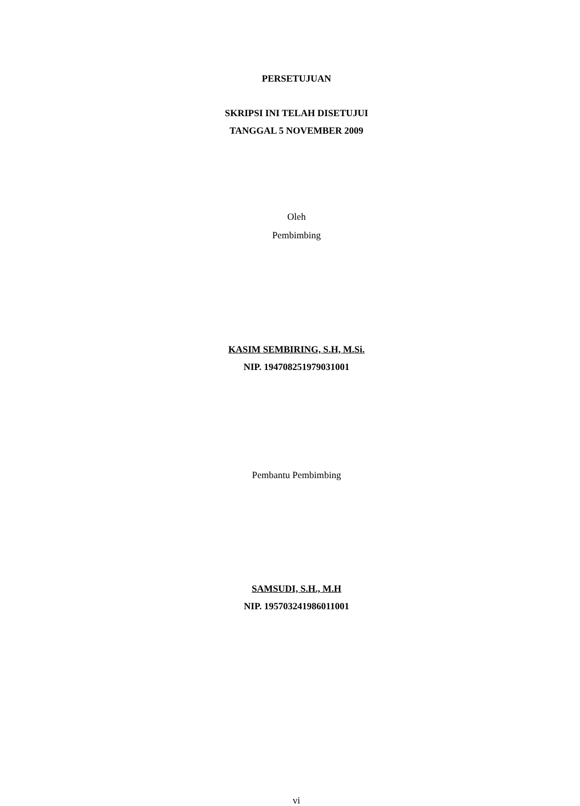PERSETUJUAN
SKRIPSI INI TELAH DISETUJUI
TANGGAL 5 NOVEMBER 2009
Oleh
Pembimbing
KASIM SEMBIRING, S.H, M.Si.
NIP. 194708251979031001
Pembantu Pembimbing
SAMSUDI, S.H., M.H
NIP. 195703241986011001
vi